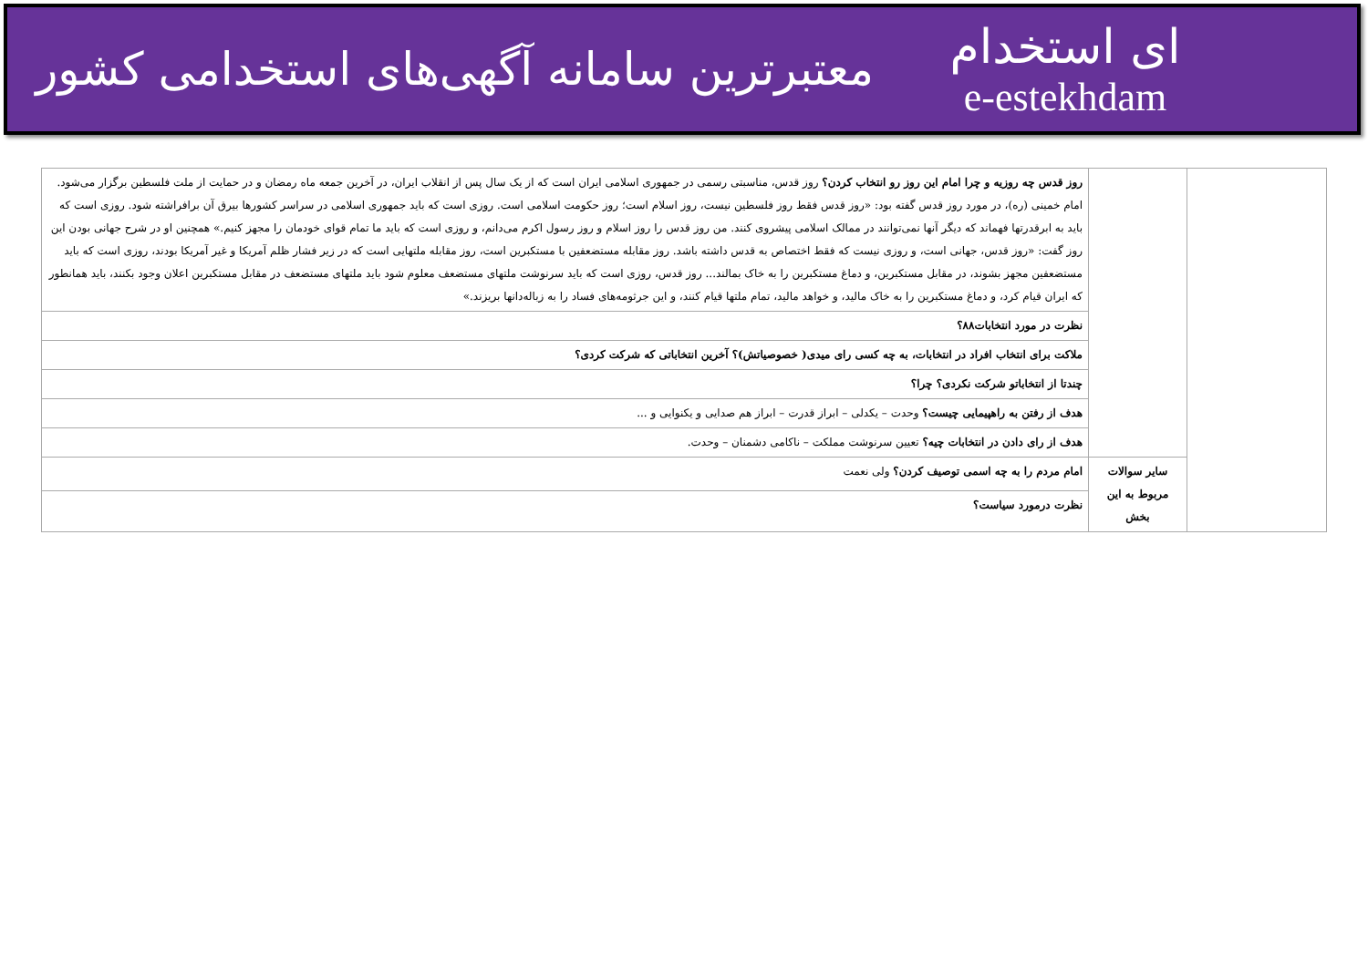ای استخدام
e-estekhdam
معتبرترین سامانه آگهی‌های استخدامی کشور
| | | روز قدس چه روزیه و چرا امام این روز رو انتخاب کردن؟ روز قدس، مناسبتی رسمی در جمهوری اسلامی ایران است که از یک سال پس از انقلاب ایران، در آخرین جمعه ماه رمضان و در حمایت از ملت فلسطین برگزار می‌شود. امام خمینی (ره)، در مورد روز قدس گفته بود: «روز قدس فقط روز فلسطین نیست، روز اسلام است؛ روز حکومت اسلامی است. روزی است که باید جمهوری اسلامی در سراسر کشورها بیرق آن برافراشته شود. روزی است که باید به ابرقدرتها فهماند که دیگر آنها نمی‌توانند در ممالک اسلامی پیشروی کنند. من روز قدس را روز اسلام و روز رسول اکرم می‌دانم، و روزی است که باید ما تمام قوای خودمان را مجهز کنیم.» همچنین او در شرح جهانی بودن این روز گفت: «روز قدس، جهانی است، و روزی نیست که فقط اختصاص به قدس داشته باشد. روز مقابله مستضعفین با مستکبرین است، روز مقابله ملتهایی است که در زیر فشار ظلم آمریکا و غیر آمریکا بودند، روزی است که باید مستضعفین مجهز بشوند، در مقابل مستکبرین، و دماغ مستکبرین را به خاک بمالند... روز قدس، روزی است که باید سرنوشت ملتهای مستضعف معلوم شود باید ملتهای مستضعف در مقابل مستکبرین اعلان وجود بکنند، باید همانطور که ایران قیام کرد، و دماغ مستکبرین را به خاک مالید، و خواهد مالید، تمام ملتها قیام کنند، و این جرثومه‌های فساد را به زباله‌دانها بریزند.» |
| | | نظرت در مورد انتخابات۸۸؟ |
| | | ملاکت برای انتخاب افراد در انتخابات، به چه کسی رای میدی( خصوصیاتش)؟ آخرین انتخاباتی که شرکت کردی؟ |
| | | چندتا از انتخاباتو شرکت نکردی؟ چرا؟ |
| | | هدف از رفتن به راهپیمایی چیست؟ وحدت – یکدلی – ابراز قدرت – ابراز هم صدایی و یکنوایی و ... |
| | | هدف از رای دادن در انتخابات چیه؟ تعیین سرنوشت مملکت – ناکامی دشمنان – وحدت. |
| | سایر سوالات مربوط به این بخش | امام مردم را به چه اسمی توصیف کردن؟ ولی نعمت |
| | | نظرت درمورد سیاست؟ |